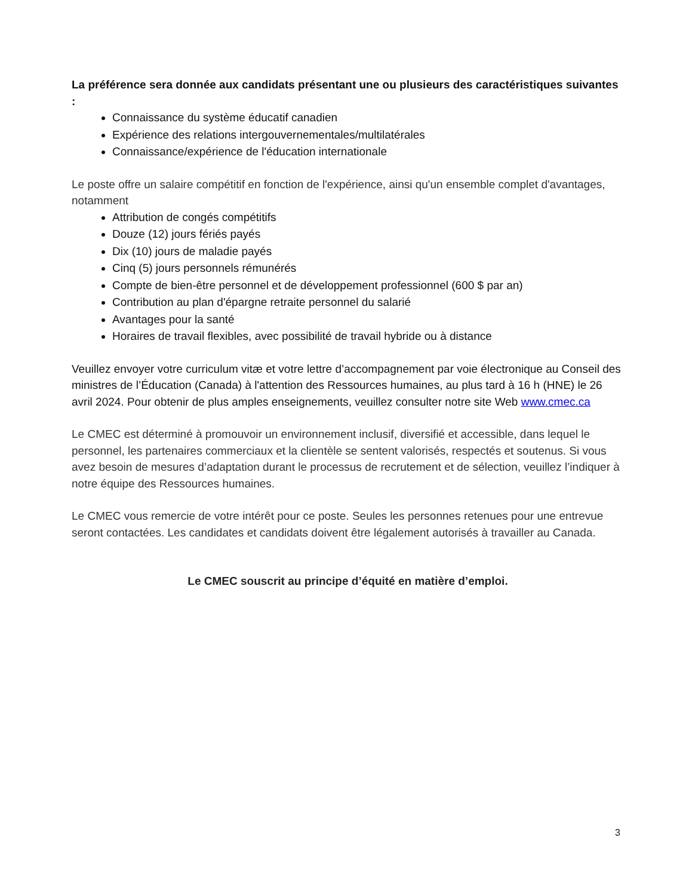La préférence sera donnée aux candidats présentant une ou plusieurs des caractéristiques suivantes :
Connaissance du système éducatif canadien
Expérience des relations intergouvernementales/multilatérales
Connaissance/expérience de l'éducation internationale
Le poste offre un salaire compétitif en fonction de l'expérience, ainsi qu'un ensemble complet d'avantages, notamment
Attribution de congés compétitifs
Douze (12) jours fériés payés
Dix (10) jours de maladie payés
Cinq (5) jours personnels rémunérés
Compte de bien-être personnel et de développement professionnel (600 $ par an)
Contribution au plan d'épargne retraite personnel du salarié
Avantages pour la santé
Horaires de travail flexibles, avec possibilité de travail hybride ou à distance
Veuillez envoyer votre curriculum vitæ et votre lettre d’accompagnement par voie électronique au Conseil des ministres de l’Éducation (Canada) à l'attention des Ressources humaines, au plus tard à 16 h (HNE) le 26 avril 2024. Pour obtenir de plus amples enseignements, veuillez consulter notre site Web www.cmec.ca
Le CMEC est déterminé à promouvoir un environnement inclusif, diversifié et accessible, dans lequel le personnel, les partenaires commerciaux et la clientèle se sentent valorisés, respectés et soutenus. Si vous avez besoin de mesures d’adaptation durant le processus de recrutement et de sélection, veuillez l’indiquer à notre équipe des Ressources humaines.
Le CMEC vous remercie de votre intérêt pour ce poste. Seules les personnes retenues pour une entrevue seront contactées. Les candidates et candidats doivent être légalement autorisés à travailler au Canada.
Le CMEC souscrit au principe d’équité en matière d’emploi.
3